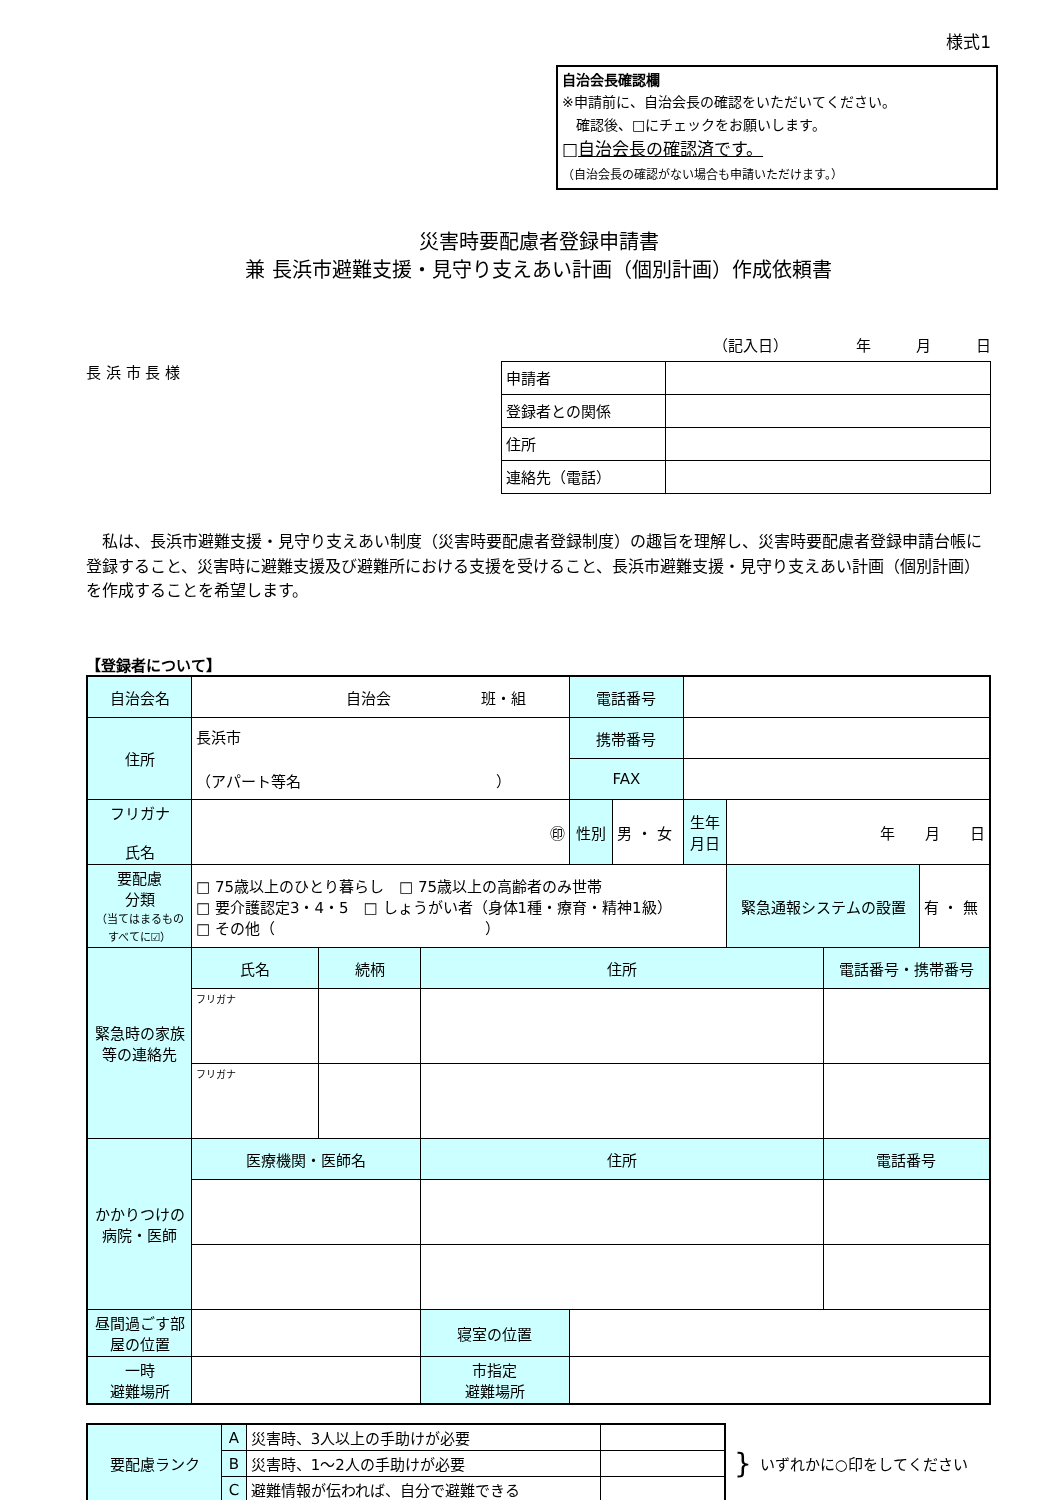様式1
自治会長確認欄
※申請前に、自治会長の確認をいただいてください。
　確認後、□にチェックをお願いします。
□自治会長の確認済です。
（自治会長の確認がない場合も申請いただけます。）
災害時要配慮者登録申請書
兼 長浜市避難支援・見守り支えあい計画（個別計画）作成依頼書
（記入日）　　　　　年　　　月　　　日
長 浜 市 長 様
| 申請者 | |
| 登録者との関係 | |
| 住所 | |
| 連絡先（電話） | |
私は、長浜市避難支援・見守り支えあい制度（災害時要配慮者登録制度）の趣旨を理解し、災害時要配慮者登録申請台帳に登録すること、災害時に避難支援及び避難所における支援を受けること、長浜市避難支援・見守り支えあい計画（個別計画）を作成することを希望します。
【登録者について】
| 自治会名 | 自治会 班・組 | | | 電話番号 | | | | | |
| 住所 | 長浜市 （アパート等名 ） | | | 携帯番号 | | | | | |
| | | | | FAX | | | | | |
| フリガナ 氏名 | ㊞ | | | 性別 | 男 ・ 女 | 生年 月日 | 年 月 日 | | |
| 要配慮 分類 （当てはまるものすべてに☑） | □ 75歳以上のひとり暮らし □ 75歳以上の高齢者のみ世帯 □ 要介護認定3・4・5 □ しょうがい者（身体1種・療育・精神1級） □ その他（ ） | | | | | | 緊急通報システムの設置 | | 有 ・ 無 |
| 緊急時の家族等の連絡先 | 氏名 | 続柄 | 住所 | | | | | 電話番号・携帯番号 | |
| | フリガナ | | | | | | | | |
| | フリガナ | | | | | | | | |
| かかりつけの病院・医師 | 医療機関・医師名 | | 住所 | | | | | 電話番号 | |
| 昼間過ごす部屋の位置 | | | 寝室の位置 | | | | | | |
| 一時 避難場所 | | | 市指定 避難場所 | | | | | | |
| 要配慮ランク | A | 災害時、3人以上の手助けが必要 | |
| | B | 災害時、1～2人の手助けが必要 | |
| | C | 避難情報が伝われば、自分で避難できる | |
} いずれかに○印をしてください